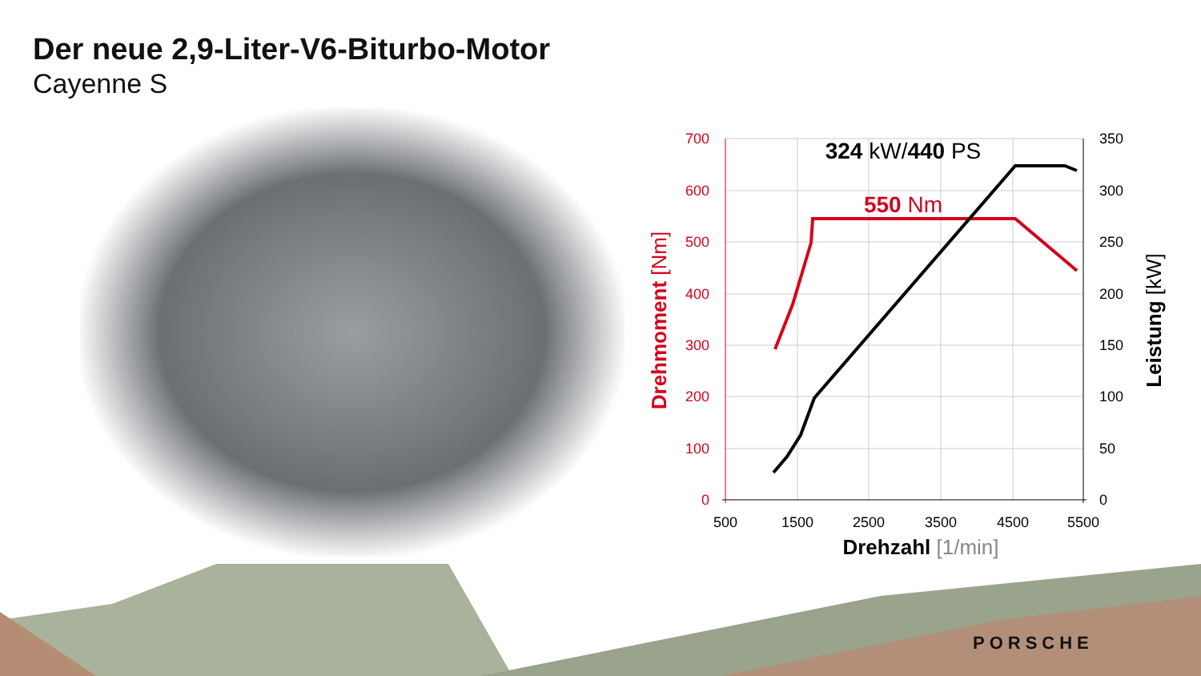Der neue 2,9-Liter-V6-Biturbo-Motor
Cayenne S
700
600
500
400
300
200
100
0
350
300
250
200
150
100
50
0
500
1500
2500
3500
4500
5500
Drehzahl [1/min]
324 kW/440 PS
550 Nm
Drehmoment [Nm]
Leistung [kW]
PORSCHE